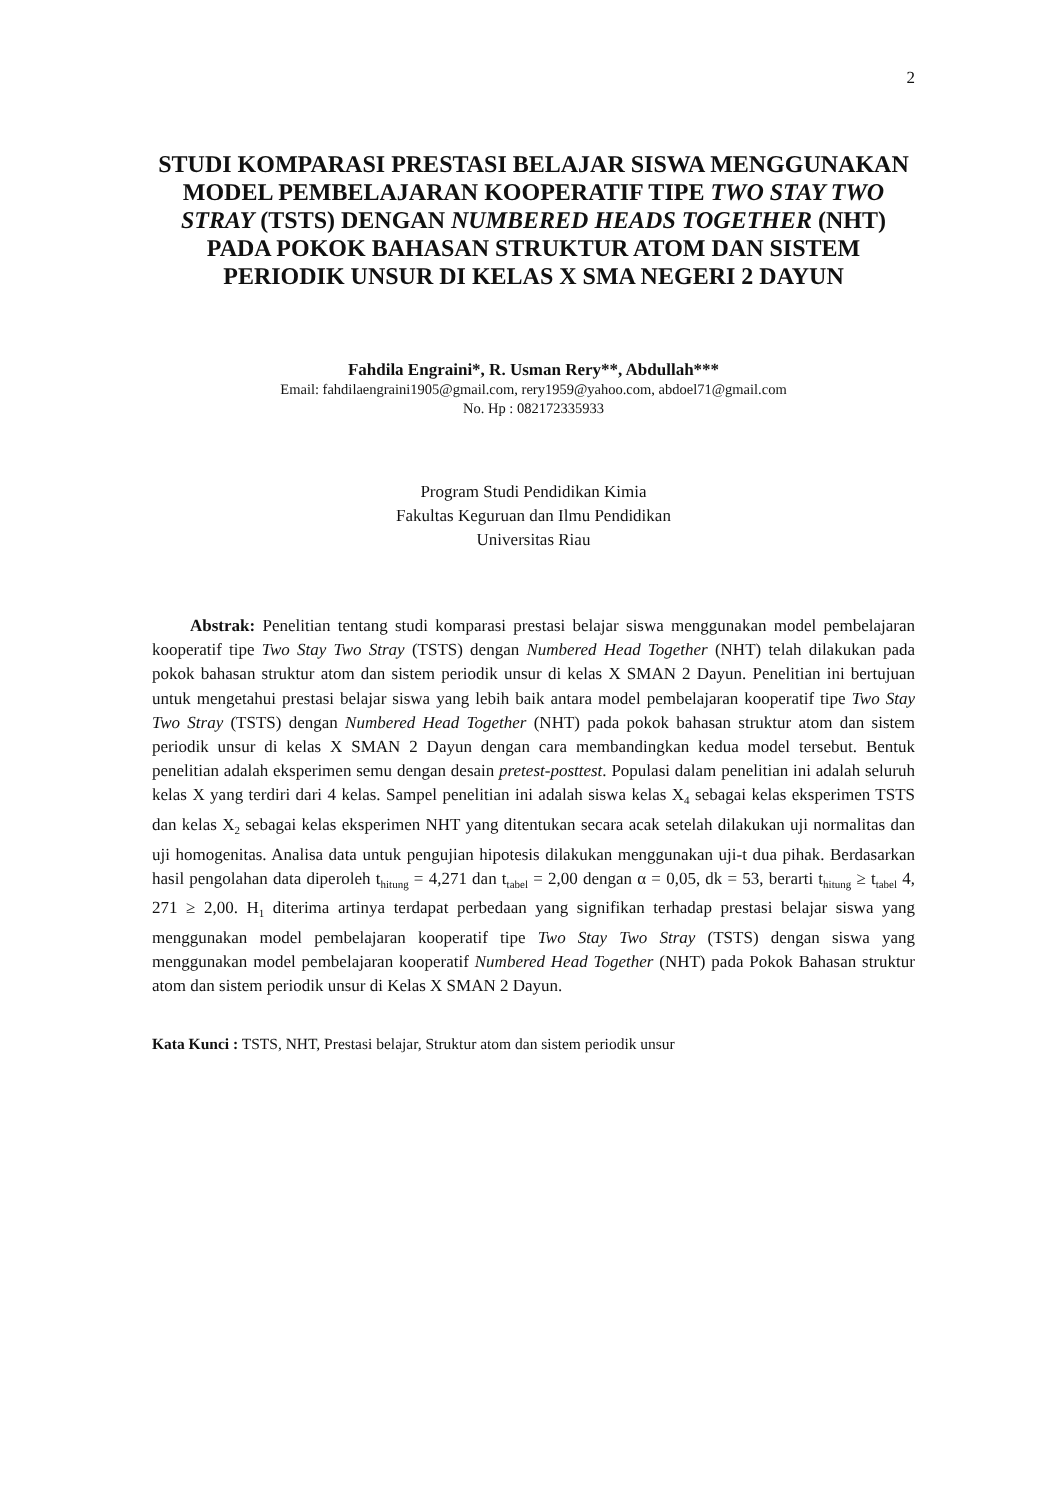2
STUDI KOMPARASI PRESTASI BELAJAR SISWA MENGGUNAKAN MODEL PEMBELAJARAN KOOPERATIF TIPE TWO STAY TWO STRAY (TSTS) DENGAN NUMBERED HEADS TOGETHER (NHT) PADA POKOK BAHASAN STRUKTUR ATOM DAN SISTEM PERIODIK UNSUR DI KELAS X SMA NEGERI 2 DAYUN
Fahdila Engraini*, R. Usman Rery**, Abdullah***
Email: fahdilaengraini1905@gmail.com, rery1959@yahoo.com, abdoel71@gmail.com
No. Hp : 082172335933
Program Studi Pendidikan Kimia
Fakultas Keguruan dan Ilmu Pendidikan
Universitas Riau
Abstrak: Penelitian tentang studi komparasi prestasi belajar siswa menggunakan model pembelajaran kooperatif tipe Two Stay Two Stray (TSTS) dengan Numbered Head Together (NHT) telah dilakukan pada pokok bahasan struktur atom dan sistem periodik unsur di kelas X SMAN 2 Dayun. Penelitian ini bertujuan untuk mengetahui prestasi belajar siswa yang lebih baik antara model pembelajaran kooperatif tipe Two Stay Two Stray (TSTS) dengan Numbered Head Together (NHT) pada pokok bahasan struktur atom dan sistem periodik unsur di kelas X SMAN 2 Dayun dengan cara membandingkan kedua model tersebut. Bentuk penelitian adalah eksperimen semu dengan desain pretest-posttest. Populasi dalam penelitian ini adalah seluruh kelas X yang terdiri dari 4 kelas. Sampel penelitian ini adalah siswa kelas X<sub>4</sub> sebagai kelas eksperimen TSTS dan kelas X<sub>2</sub> sebagai kelas eksperimen NHT yang ditentukan secara acak setelah dilakukan uji normalitas dan uji homogenitas. Analisa data untuk pengujian hipotesis dilakukan menggunakan uji-t dua pihak. Berdasarkan hasil pengolahan data diperoleh t<sub>hitung</sub> = 4,271 dan t<sub>tabel</sub> = 2,00 dengan α = 0,05, dk = 53, berarti t<sub>hitung</sub> ≥ t<sub>tabel</sub> 4, 271 ≥ 2,00. H<sub>1</sub> diterima artinya terdapat perbedaan yang signifikan terhadap prestasi belajar siswa yang menggunakan model pembelajaran kooperatif tipe Two Stay Two Stray (TSTS) dengan siswa yang menggunakan model pembelajaran kooperatif Numbered Head Together (NHT) pada Pokok Bahasan struktur atom dan sistem periodik unsur di Kelas X SMAN 2 Dayun.
Kata Kunci : TSTS, NHT, Prestasi belajar, Struktur atom dan sistem periodik unsur